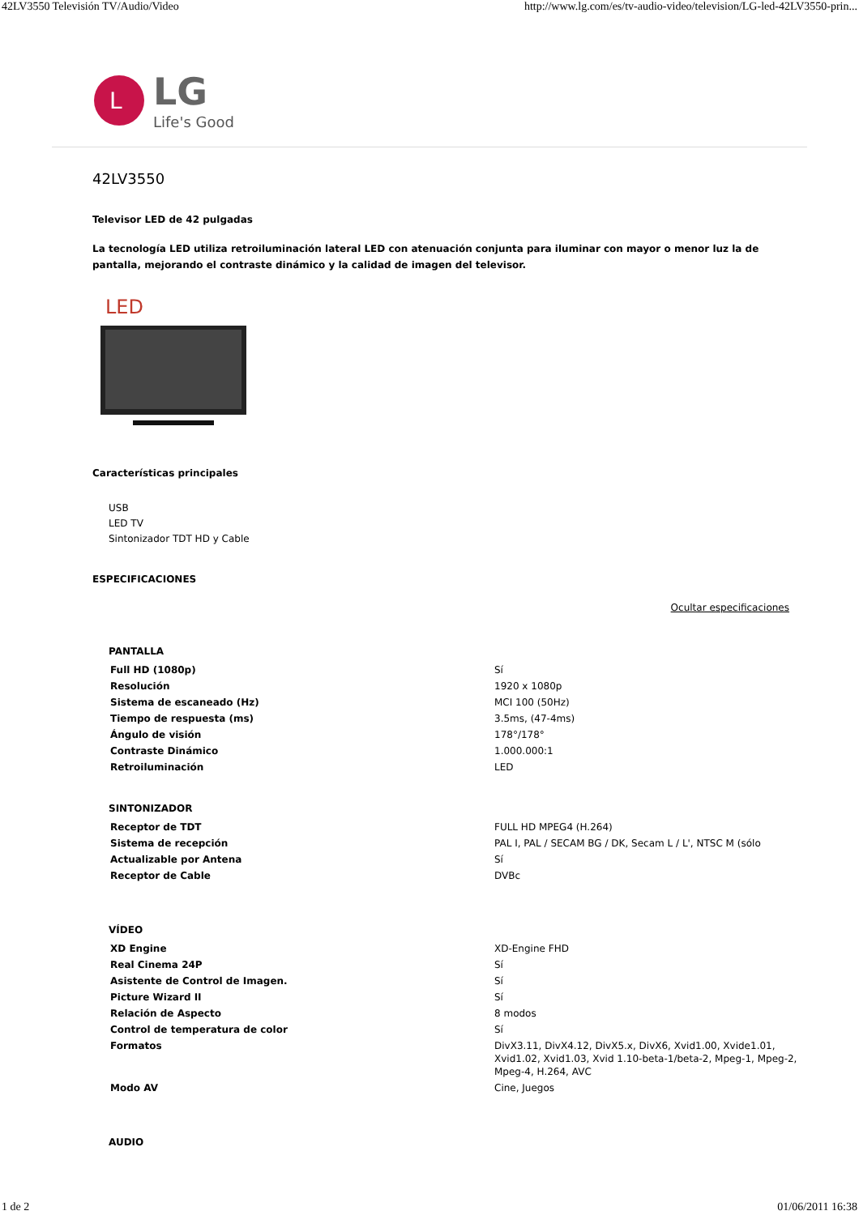42LV3550 Televisión TV/Audio/Video http://www.lg.com/es/tv-audio-video/television/LG-led-42LV3550-prin...
L
LG
Life's Good
42LV3550
Televisor LED de 42 pulgadas
La tecnología LED utiliza retroiluminación lateral LED con atenuación conjunta para iluminar con mayor o menor luz la de pantalla, mejorando el contraste dinámico y la calidad de imagen del televisor.
LED
Características principales
USB
LED TV
Sintonizador TDT HD y Cable
ESPECIFICACIONES
Ocultar especificaciones
| PANTALLA | |
| --- | --- |
| Full HD (1080p) | Sí |
| Resolución | 1920 x 1080p |
| Sistema de escaneado (Hz) | MCI 100 (50Hz) |
| Tiempo de respuesta (ms) | 3.5ms, (47-4ms) |
| Ángulo de visión | 178°/178° |
| Contraste Dinámico | 1.000.000:1 |
| Retroiluminación | LED |
| SINTONIZADOR | |
| Receptor de TDT | FULL HD MPEG4 (H.264) |
| Sistema de recepción | PAL I, PAL / SECAM BG / DK, Secam L / L', NTSC M (sólo |
| Actualizable por Antena | Sí |
| Receptor de Cable | DVBc |
| VÍDEO | |
| XD Engine | XD-Engine FHD |
| Real Cinema 24P | Sí |
| Asistente de Control de Imagen. | Sí |
| Picture Wizard II | Sí |
| Relación de Aspecto | 8 modos |
| Control de temperatura de color | Sí |
| Formatos | DivX3.11, DivX4.12, DivX5.x, DivX6, Xvid1.00, Xvide1.01, Xvid1.02, Xvid1.03, Xvid 1.10-beta-1/beta-2, Mpeg-1, Mpeg-2, Mpeg-4, H.264, AVC |
| Modo AV | Cine, Juegos |
| AUDIO | |
1 de 2 01/06/2011 16:38